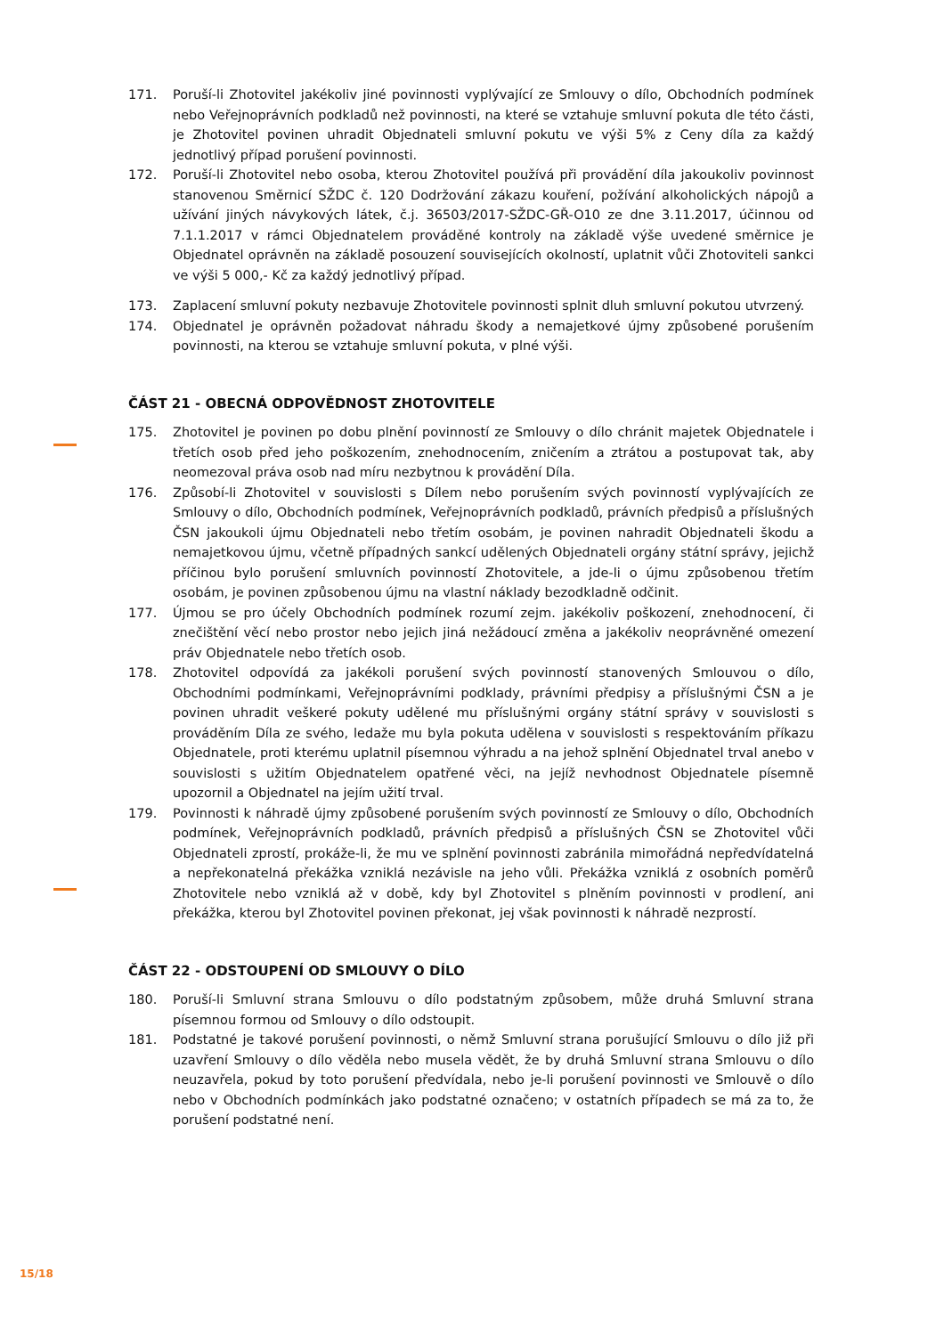171. Poruší-li Zhotovitel jakékoliv jiné povinnosti vyplývající ze Smlouvy o dílo, Obchodních podmínek nebo Veřejnoprávních podkladů než povinnosti, na které se vztahuje smluvní pokuta dle této části, je Zhotovitel povinen uhradit Objednateli smluvní pokutu ve výši 5% z Ceny díla za každý jednotlivý případ porušení povinnosti.
172. Poruší-li Zhotovitel nebo osoba, kterou Zhotovitel používá při provádění díla jakoukoliv povinnost stanovenou Směrnicí SŽDC č. 120 Dodržování zákazu kouření, požívání alkoholických nápojů a užívání jiných návykových látek, č.j. 36503/2017-SŽDC-GŘ-O10 ze dne 3.11.2017, účinnou od 7.1.1.2017 v rámci Objednatelem prováděné kontroly na základě výše uvedené směrnice je Objednatel oprávněn na základě posouzení souvisejících okolností, uplatnit vůči Zhotoviteli sankci ve výši 5 000,- Kč za každý jednotlivý případ.
173. Zaplacení smluvní pokuty nezbavuje Zhotovitele povinnosti splnit dluh smluvní pokutou utvrzený.
174. Objednatel je oprávněn požadovat náhradu škody a nemajetkové újmy způsobené porušením povinnosti, na kterou se vztahuje smluvní pokuta, v plné výši.
ČÁST 21 - OBECNÁ ODPOVĚDNOST ZHOTOVITELE
175. Zhotovitel je povinen po dobu plnění povinností ze Smlouvy o dílo chránit majetek Objednatele i třetích osob před jeho poškozením, znehodnocením, zničením a ztrátou a postupovat tak, aby neomezoval práva osob nad míru nezbytnou k provádění Díla.
176. Způsobí-li Zhotovitel v souvislosti s Dílem nebo porušením svých povinností vyplývajících ze Smlouvy o dílo, Obchodních podmínek, Veřejnoprávních podkladů, právních předpisů a příslušných ČSN jakoukoli újmu Objednateli nebo třetím osobám, je povinen nahradit Objednateli škodu a nemajetkovou újmu, včetně případných sankcí udělených Objednateli orgány státní správy, jejichž příčinou bylo porušení smluvních povinností Zhotovitele, a jde-li o újmu způsobenou třetím osobám, je povinen způsobenou újmu na vlastní náklady bezodkladně odčinit.
177. Újmou se pro účely Obchodních podmínek rozumí zejm. jakékoliv poškození, znehodnocení, či znečištění věcí nebo prostor nebo jejich jiná nežádoucí změna a jakékoliv neoprávněné omezení práv Objednatele nebo třetích osob.
178. Zhotovitel odpovídá za jakékoli porušení svých povinností stanovených Smlouvou o dílo, Obchodními podmínkami, Veřejnoprávními podklady, právními předpisy a příslušnými ČSN a je povinen uhradit veškeré pokuty udělené mu příslušnými orgány státní správy v souvislosti s prováděním Díla ze svého, ledaže mu byla pokuta udělena v souvislosti s respektováním příkazu Objednatele, proti kterému uplatnil písemnou výhradu a na jehož splnění Objednatel trval anebo v souvislosti s užitím Objednatelem opatřené věci, na jejíž nevhodnost Objednatele písemně upozornil a Objednatel na jejím užití trval.
179. Povinnosti k náhradě újmy způsobené porušením svých povinností ze Smlouvy o dílo, Obchodních podmínek, Veřejnoprávních podkladů, právních předpisů a příslušných ČSN se Zhotovitel vůči Objednateli zprostí, prokáže-li, že mu ve splnění povinnosti zabránila mimořádná nepředvídatelná a nepřekonatelná překážka vzniklá nezávisle na jeho vůli. Překážka vzniklá z osobních poměrů Zhotovitele nebo vzniklá až v době, kdy byl Zhotovitel s plněním povinnosti v prodlení, ani překážka, kterou byl Zhotovitel povinen překonat, jej však povinnosti k náhradě nezprostí.
ČÁST 22 - ODSTOUPENÍ OD SMLOUVY O DÍLO
180. Poruší-li Smluvní strana Smlouvu o dílo podstatným způsobem, může druhá Smluvní strana písemnou formou od Smlouvy o dílo odstoupit.
181. Podstatné je takové porušení povinnosti, o němž Smluvní strana porušující Smlouvu o dílo již při uzavření Smlouvy o dílo věděla nebo musela vědět, že by druhá Smluvní strana Smlouvu o dílo neuzavřela, pokud by toto porušení předvídala, nebo je-li porušení povinnosti ve Smlouvě o dílo nebo v Obchodních podmínkách jako podstatné označeno; v ostatních případech se má za to, že porušení podstatné není.
15/18